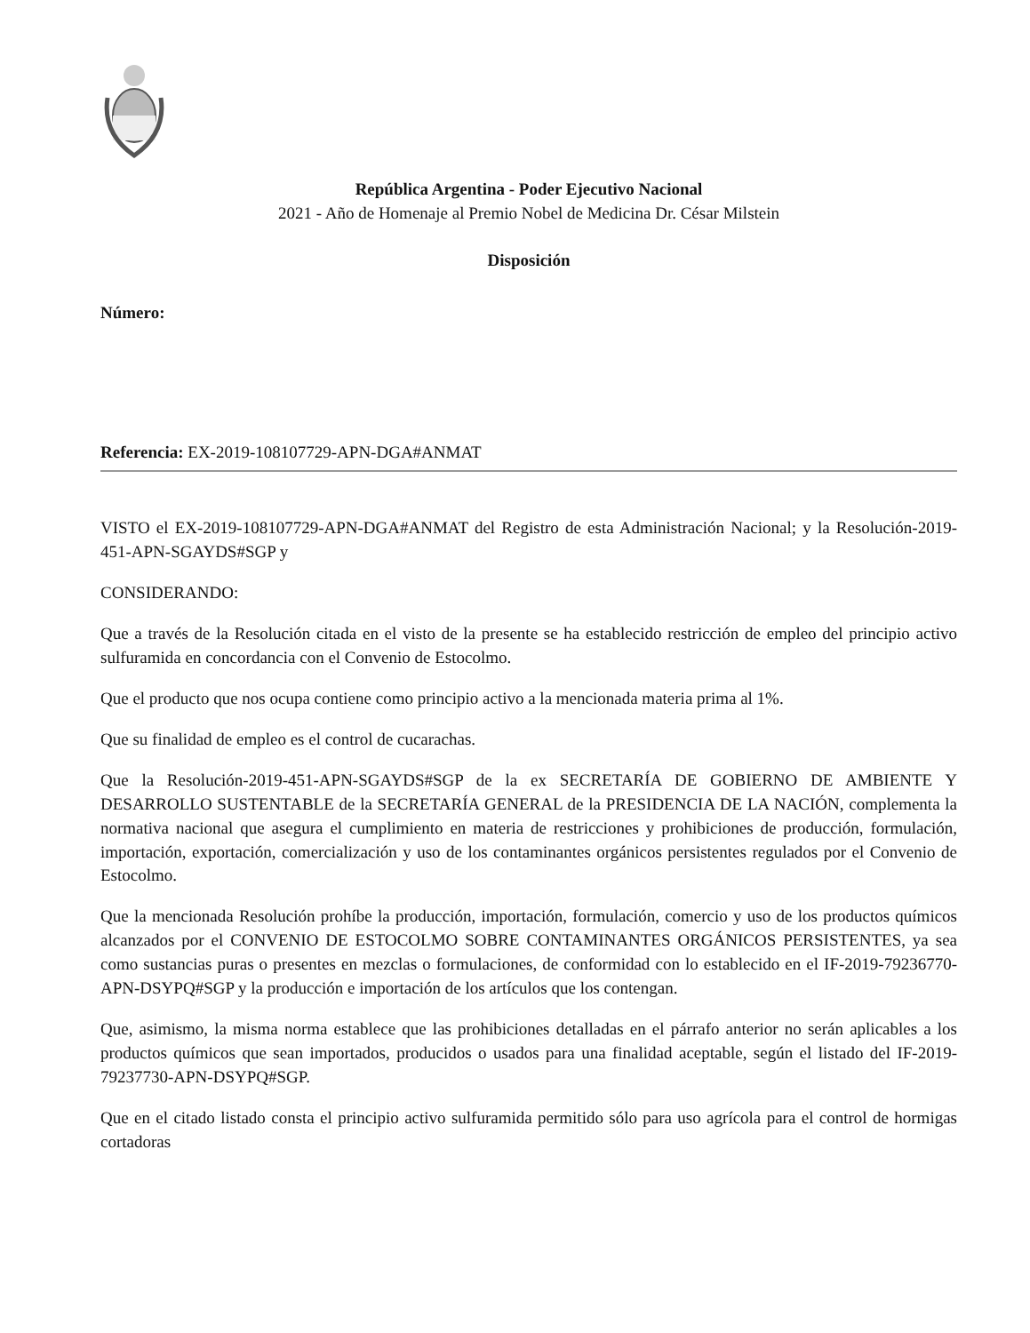República Argentina - Poder Ejecutivo Nacional
2021 - Año de Homenaje al Premio Nobel de Medicina Dr. César Milstein
Disposición
Número:
Referencia: EX-2019-108107729-APN-DGA#ANMAT
VISTO el EX-2019-108107729-APN-DGA#ANMAT del Registro de esta Administración Nacional; y la Resolución-2019-451-APN-SGAYDS#SGP y
CONSIDERANDO:
Que a través de la Resolución citada en el visto de la presente se ha establecido restricción de empleo del principio activo sulfuramida en concordancia con el Convenio de Estocolmo.
Que el producto que nos ocupa contiene como principio activo a la mencionada materia prima al 1%.
Que su finalidad de empleo es el control de cucarachas.
Que la Resolución-2019-451-APN-SGAYDS#SGP de la ex SECRETARÍA DE GOBIERNO DE AMBIENTE Y DESARROLLO SUSTENTABLE de la SECRETARÍA GENERAL de la PRESIDENCIA DE LA NACIÓN, complementa la normativa nacional que asegura el cumplimiento en materia de restricciones y prohibiciones de producción, formulación, importación, exportación, comercialización y uso de los contaminantes orgánicos persistentes regulados por el Convenio de Estocolmo.
Que la mencionada Resolución prohíbe la producción, importación, formulación, comercio y uso de los productos químicos alcanzados por el CONVENIO DE ESTOCOLMO SOBRE CONTAMINANTES ORGÁNICOS PERSISTENTES, ya sea como sustancias puras o presentes en mezclas o formulaciones, de conformidad con lo establecido en el IF-2019-79236770-APN-DSYPQ#SGP y la producción e importación de los artículos que los contengan.
Que, asimismo, la misma norma establece que las prohibiciones detalladas en el párrafo anterior no serán aplicables a los productos químicos que sean importados, producidos o usados para una finalidad aceptable, según el listado del IF-2019-79237730-APN-DSYPQ#SGP.
Que en el citado listado consta el principio activo sulfuramida permitido sólo para uso agrícola para el control de hormigas cortadoras